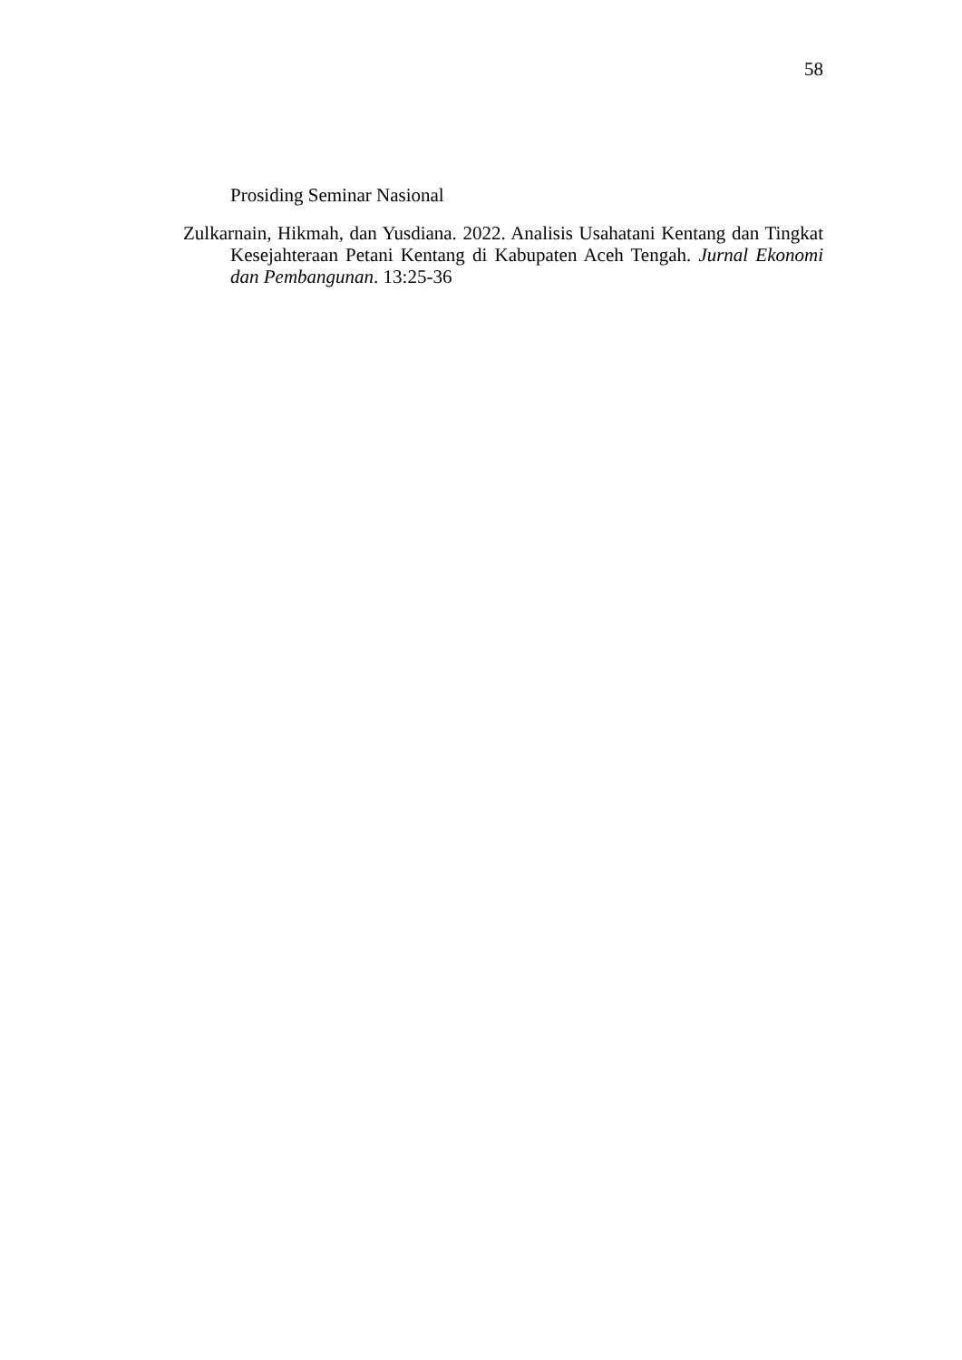58
Prosiding Seminar Nasional
Zulkarnain, Hikmah, dan Yusdiana. 2022. Analisis Usahatani Kentang dan Tingkat Kesejahteraan Petani Kentang di Kabupaten Aceh Tengah. Jurnal Ekonomi dan Pembangunan. 13:25-36